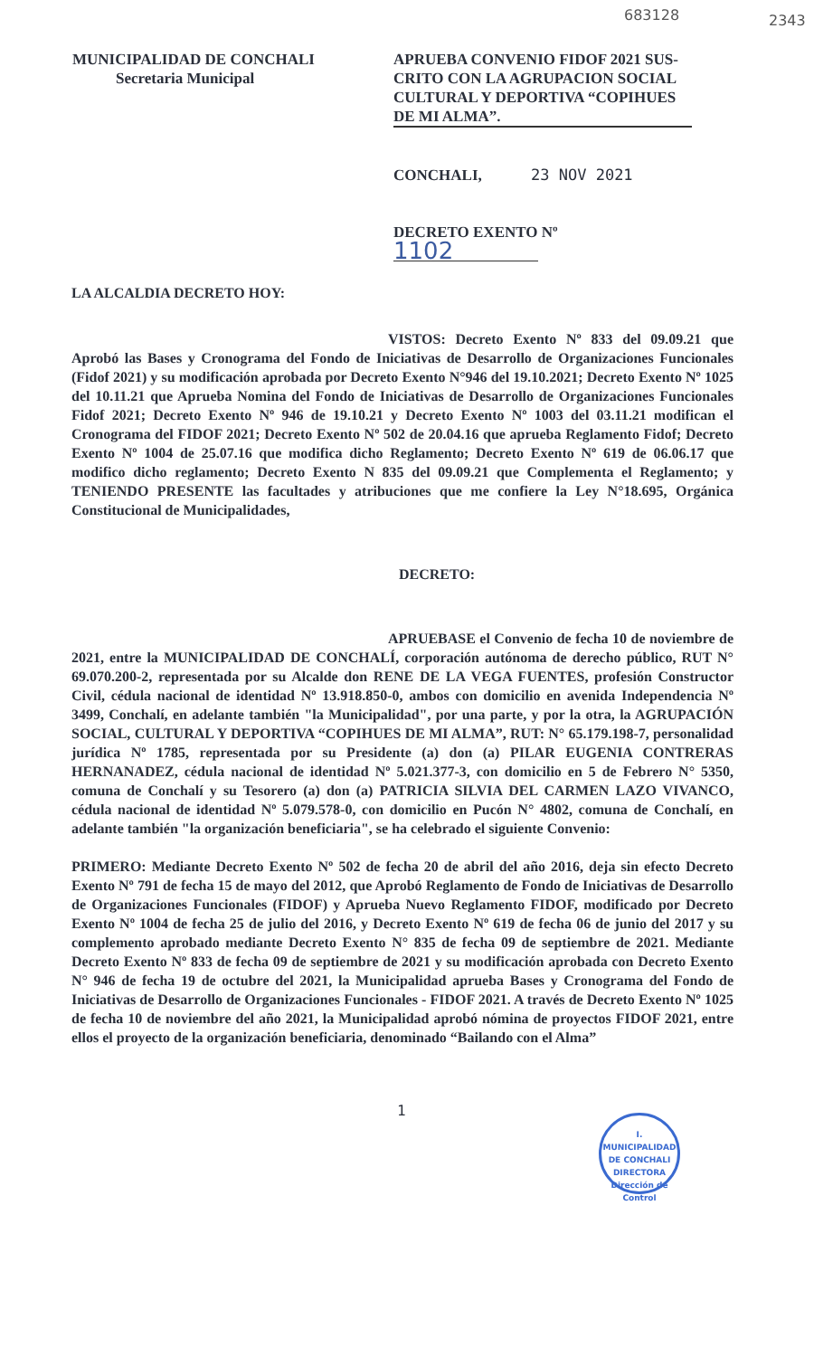683128 2343
MUNICIPALIDAD DE CONCHALI
Secretaria Municipal
APRUEBA CONVENIO FIDOF 2021 SUS-CRITO CON LA AGRUPACION SOCIAL CULTURAL Y DEPORTIVA “COPIHUES DE MI ALMA”.
CONCHALI, 23 NOV 2021
DECRETO EXENTO Nº 1102
LA ALCALDIA DECRETO HOY:
VISTOS: Decreto Exento Nº 833 del 09.09.21 que Aprobó las Bases y Cronograma del Fondo de Iniciativas de Desarrollo de Organizaciones Funcionales (Fidof 2021) y su modificación aprobada por Decreto Exento N°946 del 19.10.2021; Decreto Exento Nº 1025 del 10.11.21 que Aprueba Nomina del Fondo de Iniciativas de Desarrollo de Organizaciones Funcionales Fidof 2021; Decreto Exento Nº 946 de 19.10.21 y Decreto Exento Nº 1003 del 03.11.21 modifican el Cronograma del FIDOF 2021; Decreto Exento Nº 502 de 20.04.16 que aprueba Reglamento Fidof; Decreto Exento Nº 1004 de 25.07.16 que modifica dicho Reglamento; Decreto Exento Nº 619 de 06.06.17 que modifico dicho reglamento; Decreto Exento N 835 del 09.09.21 que Complementa el Reglamento; y TENIENDO PRESENTE las facultades y atribuciones que me confiere la Ley N°18.695, Orgánica Constitucional de Municipalidades,
DECRETO:
APRUEBASE el Convenio de fecha 10 de noviembre de 2021, entre la MUNICIPALIDAD DE CONCHALÍ, corporación autónoma de derecho público, RUT N° 69.070.200-2, representada por su Alcalde don RENE DE LA VEGA FUENTES, profesión Constructor Civil, cédula nacional de identidad Nº 13.918.850-0, ambos con domicilio en avenida Independencia Nº 3499, Conchalí, en adelante también "la Municipalidad", por una parte, y por la otra, la AGRUPACIÓN SOCIAL, CULTURAL Y DEPORTIVA “COPIHUES DE MI ALMA”, RUT: N° 65.179.198-7, personalidad jurídica Nº 1785, representada por su Presidente (a) don (a) PILAR EUGENIA CONTRERAS HERNANADEZ, cédula nacional de identidad Nº 5.021.377-3, con domicilio en 5 de Febrero N° 5350, comuna de Conchalí y su Tesorero (a) don (a) PATRICIA SILVIA DEL CARMEN LAZO VIVANCO, cédula nacional de identidad Nº 5.079.578-0, con domicilio en Pucón N° 4802, comuna de Conchalí, en adelante también "la organización beneficiaria", se ha celebrado el siguiente Convenio:
PRIMERO: Mediante Decreto Exento Nº 502 de fecha 20 de abril del año 2016, deja sin efecto Decreto Exento Nº 791 de fecha 15 de mayo del 2012, que Aprobó Reglamento de Fondo de Iniciativas de Desarrollo de Organizaciones Funcionales (FIDOF) y Aprueba Nuevo Reglamento FIDOF, modificado por Decreto Exento Nº 1004 de fecha 25 de julio del 2016, y Decreto Exento Nº 619 de fecha 06 de junio del 2017 y su complemento aprobado mediante Decreto Exento N° 835 de fecha 09 de septiembre de 2021. Mediante Decreto Exento Nº 833 de fecha 09 de septiembre de 2021 y su modificación aprobada con Decreto Exento N° 946 de fecha 19 de octubre del 2021, la Municipalidad aprueba Bases y Cronograma del Fondo de Iniciativas de Desarrollo de Organizaciones Funcionales - FIDOF 2021. A través de Decreto Exento Nº 1025 de fecha 10 de noviembre del año 2021, la Municipalidad aprobó nómina de proyectos FIDOF 2021, entre ellos el proyecto de la organización beneficiaria, denominado “Bailando con el Alma”
1
I. MUNICIPALIDAD DE CONCHALI
DIRECTORA
Dirección de Control